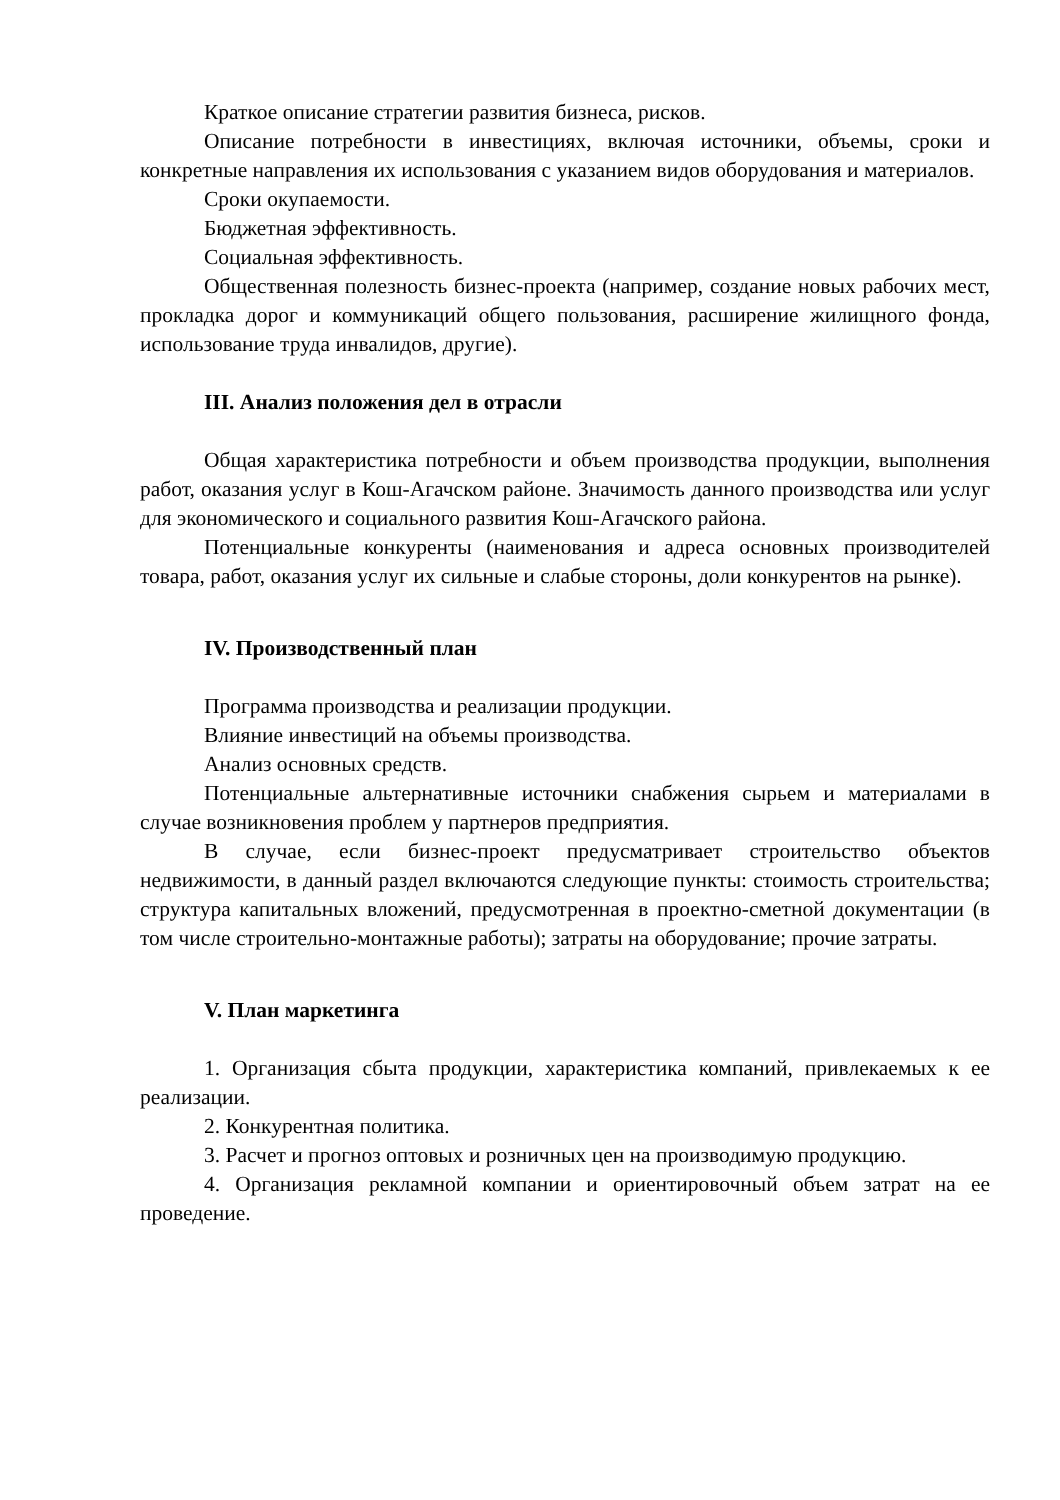Краткое описание стратегии развития бизнеса, рисков.
Описание потребности в инвестициях, включая источники, объемы, сроки и конкретные направления их использования с указанием видов оборудования и материалов.
Сроки окупаемости.
Бюджетная эффективность.
Социальная эффективность.
Общественная полезность бизнес-проекта (например, создание новых рабочих мест, прокладка дорог и коммуникаций общего пользования, расширение жилищного фонда, использование труда инвалидов, другие).
III. Анализ положения дел в отрасли
Общая характеристика потребности и объем производства продукции, выполнения работ, оказания услуг в Кош-Агачском районе. Значимость данного производства или услуг для экономического и социального развития Кош-Агачского района.
Потенциальные конкуренты (наименования и адреса основных производителей товара, работ, оказания услуг их сильные и слабые стороны, доли конкурентов на рынке).
IV. Производственный план
Программа производства и реализации продукции.
Влияние инвестиций на объемы производства.
Анализ основных средств.
Потенциальные альтернативные источники снабжения сырьем и материалами в случае возникновения проблем у партнеров предприятия.
В случае, если бизнес-проект предусматривает строительство объектов недвижимости, в данный раздел включаются следующие пункты: стоимость строительства; структура капитальных вложений, предусмотренная в проектно-сметной документации (в том числе строительно-монтажные работы); затраты на оборудование; прочие затраты.
V. План маркетинга
1. Организация сбыта продукции, характеристика компаний, привлекаемых к ее реализации.
2. Конкурентная политика.
3. Расчет и прогноз оптовых и розничных цен на производимую продукцию.
4. Организация рекламной компании и ориентировочный объем затрат на ее проведение.